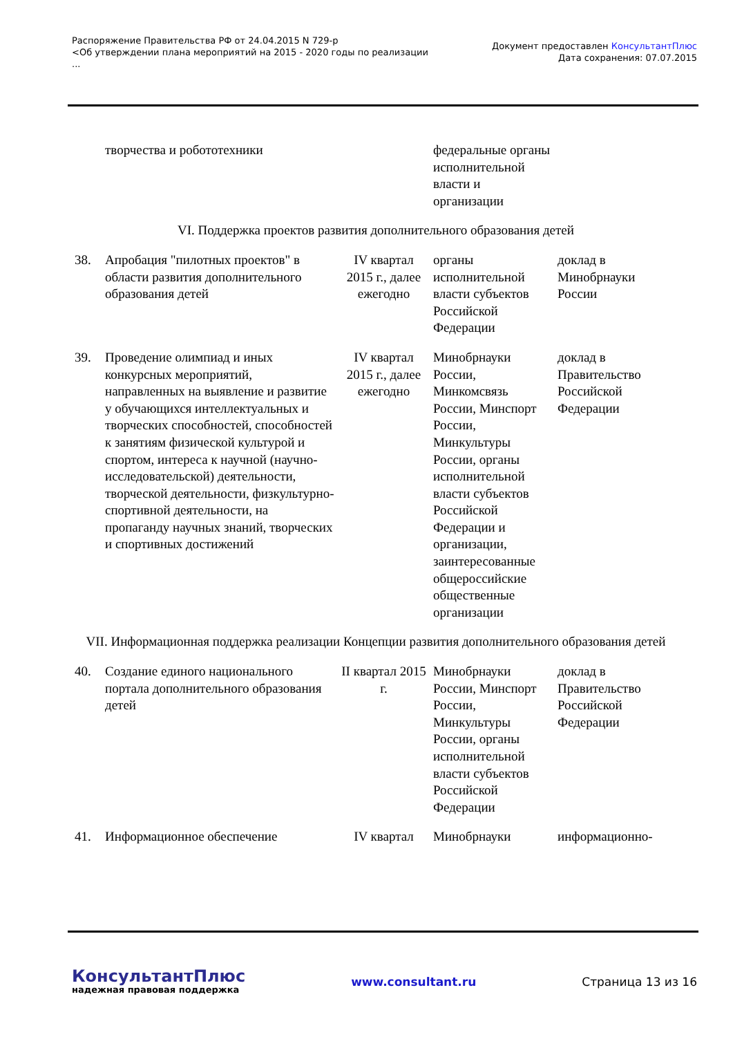Распоряжение Правительства РФ от 24.04.2015 N 729-р
<Об утверждении плана мероприятий на 2015 - 2020 годы по реализации
...
Документ предоставлен КонсультантПлюс
Дата сохранения: 07.07.2015
| | творчества и робототехники | | федеральные органы исполнительной власти и организации | |
| VI. Поддержка проектов развития дополнительного образования детей | | | | |
| 38. | Апробация "пилотных проектов" в области развития дополнительного образования детей | IV квартал 2015 г., далее ежегодно | органы исполнительной власти субъектов Российской Федерации | доклад в Минобрнауки России |
| 39. | Проведение олимпиад и иных конкурсных мероприятий, направленных на выявление и развитие у обучающихся интеллектуальных и творческих способностей, способностей к занятиям физической культурой и спортом, интереса к научной (научно-исследовательской) деятельности, творческой деятельности, физкультурно-спортивной деятельности, на пропаганду научных знаний, творческих и спортивных достижений | IV квартал 2015 г., далее ежегодно | Минобрнауки России, Минкомсвязь России, Минспорт России, Минкультуры России, органы исполнительной власти субъектов Российской Федерации и организации, заинтересованные общероссийские общественные организации | доклад в Правительство Российской Федерации |
| VII. Информационная поддержка реализации Концепции развития дополнительного образования детей | | | | |
| 40. | Создание единого национального портала дополнительного образования детей | II квартал 2015 г. | Минобрнауки России, Минспорт России, Минкультуры России, органы исполнительной власти субъектов Российской Федерации | доклад в Правительство Российской Федерации |
| 41. | Информационное обеспечение | IV квартал | Минобрнауки | информационно- |
КонсультантПлюс
надежная правовая поддержка
www.consultant.ru Страница 13 из 16